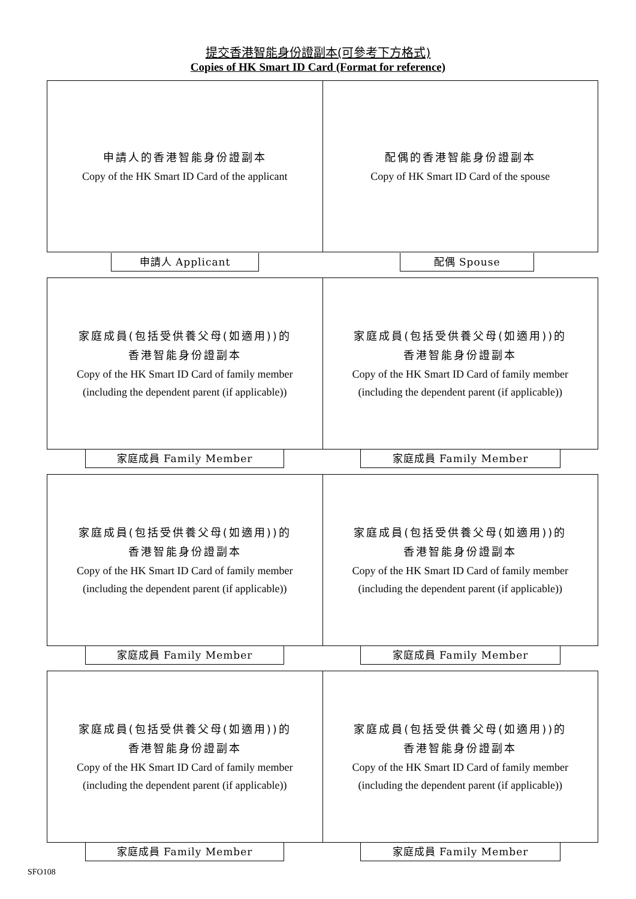提交香港智能身份證副本(可參考下方格式)
Copies of HK Smart ID Card (Format for reference)
申請人的香港智能身份證副本
Copy of the HK Smart ID Card of the applicant
配偶的香港智能身份證副本
Copy of HK Smart ID Card of the spouse
申請人 Applicant 配偶 Spouse
家庭成員(包括受供養父母(如適用))的
香港智能身份證副本
Copy of the HK Smart ID Card of family member
(including the dependent parent (if applicable))
家庭成員(包括受供養父母(如適用))的
香港智能身份證副本
Copy of the HK Smart ID Card of family member
(including the dependent parent (if applicable))
家庭成員 Family Member 家庭成員 Family Member
家庭成員(包括受供養父母(如適用))的
香港智能身份證副本
Copy of the HK Smart ID Card of family member
(including the dependent parent (if applicable))
家庭成員(包括受供養父母(如適用))的
香港智能身份證副本
Copy of the HK Smart ID Card of family member
(including the dependent parent (if applicable))
家庭成員 Family Member 家庭成員 Family Member
家庭成員(包括受供養父母(如適用))的
香港智能身份證副本
Copy of the HK Smart ID Card of family member
(including the dependent parent (if applicable))
家庭成員(包括受供養父母(如適用))的
香港智能身份證副本
Copy of the HK Smart ID Card of family member
(including the dependent parent (if applicable))
家庭成員 Family Member 家庭成員 Family Member
SFO108